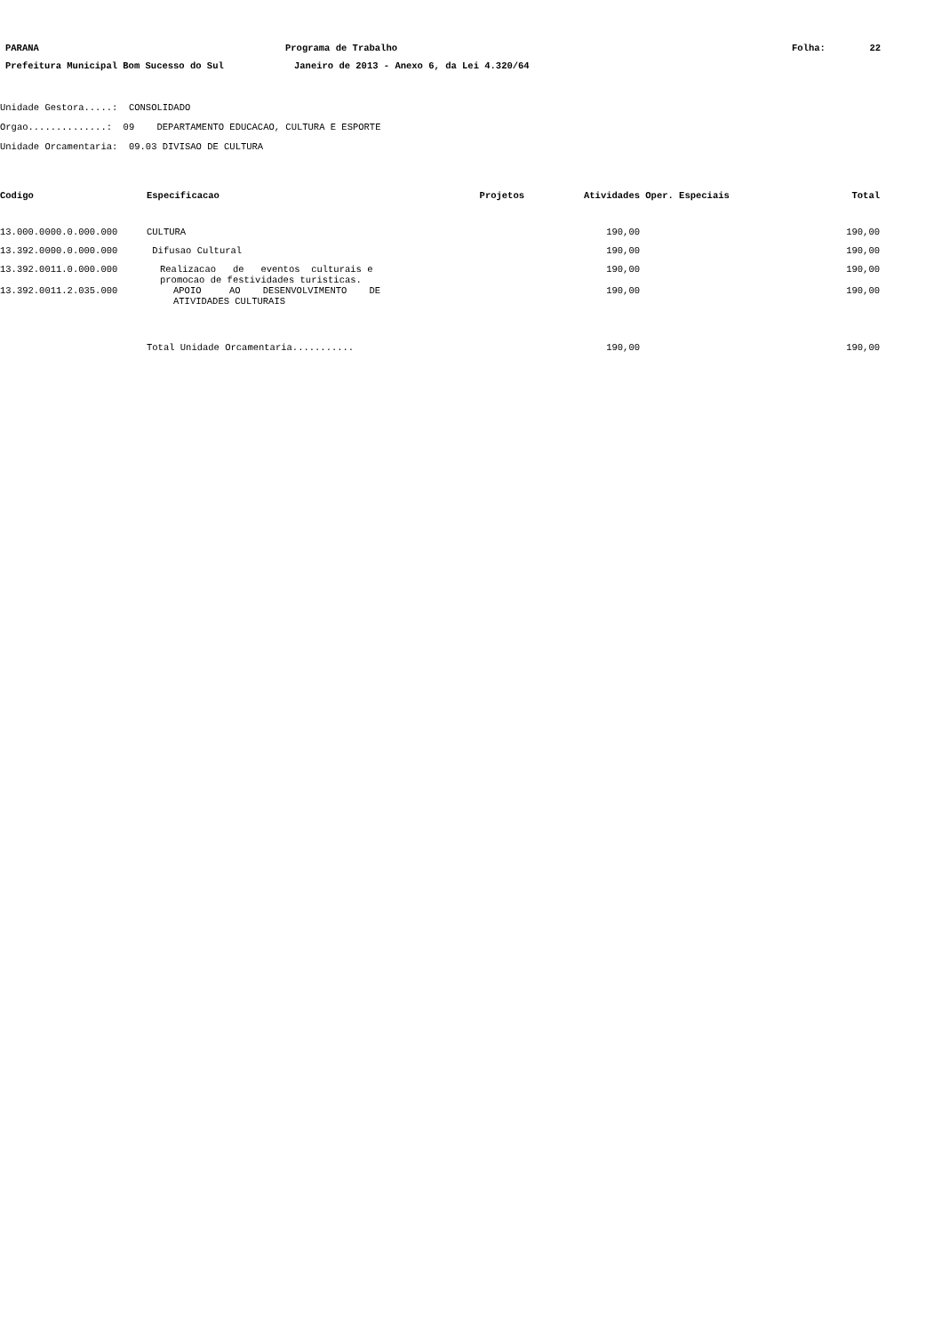PARANA Programa de Trabalho Folha: 22
Prefeitura Municipal Bom Sucesso do Sul Janeiro de 2013 - Anexo 6, da Lei 4.320/64
Unidade Gestora.....: CONSOLIDADO
Orgao..............: 09 DEPARTAMENTO EDUCACAO, CULTURA E ESPORTE
Unidade Orcamentaria: 09.03 DIVISAO DE CULTURA
| Codigo | Especificacao | Projetos | Atividades | Oper. Especiais | Total |
| --- | --- | --- | --- | --- | --- |
| 13.000.0000.0.000.000 | CULTURA | | 190,00 | | 190,00 |
| 13.392.0000.0.000.000 | Difusao Cultural | | 190,00 | | 190,00 |
| 13.392.0011.0.000.000 | Realizacao de eventos culturais e promocao de festividades turisticas. | | 190,00 | | 190,00 |
| 13.392.0011.2.035.000 | APOIO AO DESENVOLVIMENTO DE ATIVIDADES CULTURAIS | | 190,00 | | 190,00 |
| | Total Unidade Orcamentaria........... | | 190,00 | | 190,00 |